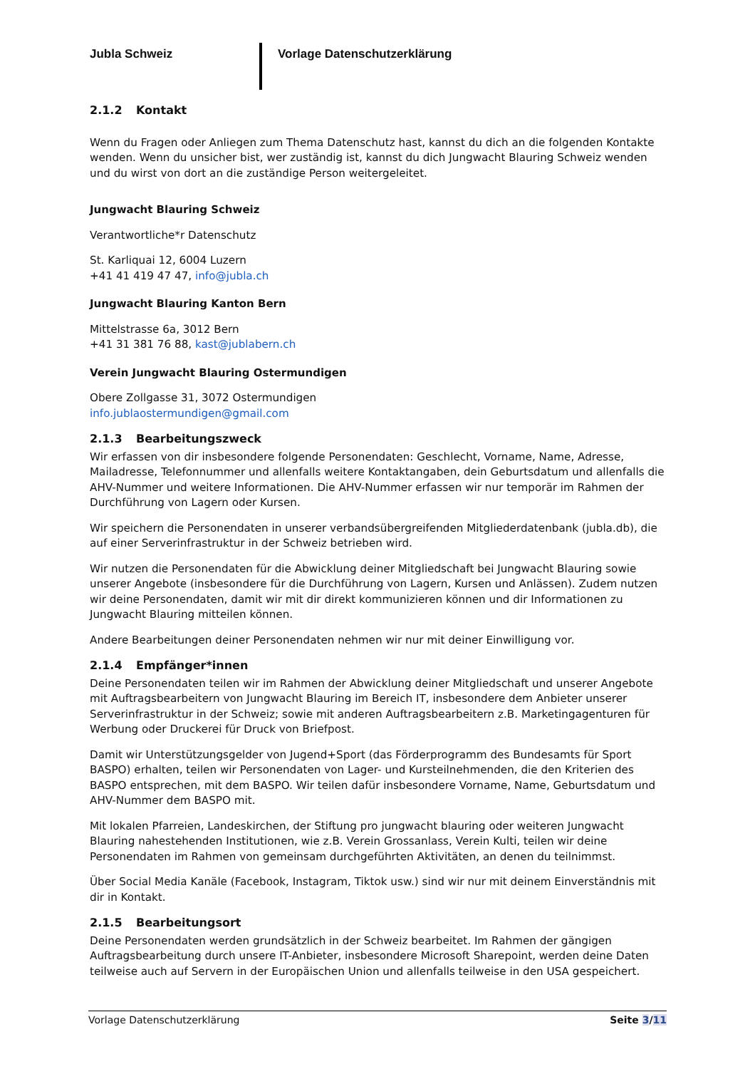Jubla Schweiz Vorlage Datenschutzerklärung
2.1.2 Kontakt
Wenn du Fragen oder Anliegen zum Thema Datenschutz hast, kannst du dich an die folgenden Kontakte wenden. Wenn du unsicher bist, wer zuständig ist, kannst du dich Jungwacht Blauring Schweiz wenden und du wirst von dort an die zuständige Person weitergeleitet.
Jungwacht Blauring Schweiz
Verantwortliche*r Datenschutz
St. Karliquai 12, 6004 Luzern
+41 41 419 47 47, info@jubla.ch
Jungwacht Blauring Kanton Bern
Mittelstrasse 6a, 3012 Bern
+41 31 381 76 88, kast@jublabern.ch
Verein Jungwacht Blauring Ostermundigen
Obere Zollgasse 31, 3072 Ostermundigen
info.jublaostermundigen@gmail.com
2.1.3 Bearbeitungszweck
Wir erfassen von dir insbesondere folgende Personendaten: Geschlecht, Vorname, Name, Adresse, Mailadresse, Telefonnummer und allenfalls weitere Kontaktangaben, dein Geburtsdatum und allenfalls die AHV-Nummer und weitere Informationen. Die AHV-Nummer erfassen wir nur temporär im Rahmen der Durchführung von Lagern oder Kursen.
Wir speichern die Personendaten in unserer verbandsübergreifenden Mitgliederdatenbank (jubla.db), die auf einer Serverinfrastruktur in der Schweiz betrieben wird.
Wir nutzen die Personendaten für die Abwicklung deiner Mitgliedschaft bei Jungwacht Blauring sowie unserer Angebote (insbesondere für die Durchführung von Lagern, Kursen und Anlässen). Zudem nutzen wir deine Personendaten, damit wir mit dir direkt kommunizieren können und dir Informationen zu Jungwacht Blauring mitteilen können.
Andere Bearbeitungen deiner Personendaten nehmen wir nur mit deiner Einwilligung vor.
2.1.4 Empfänger*innen
Deine Personendaten teilen wir im Rahmen der Abwicklung deiner Mitgliedschaft und unserer Angebote mit Auftragsbearbeitern von Jungwacht Blauring im Bereich IT, insbesondere dem Anbieter unserer Serverinfrastruktur in der Schweiz; sowie mit anderen Auftragsbearbeitern z.B. Marketingagenturen für Werbung oder Druckerei für Druck von Briefpost.
Damit wir Unterstützungsgelder von Jugend+Sport (das Förderprogramm des Bundesamts für Sport BASPO) erhalten, teilen wir Personendaten von Lager- und Kursteilnehmenden, die den Kriterien des BASPO entsprechen, mit dem BASPO. Wir teilen dafür insbesondere Vorname, Name, Geburtsdatum und AHV-Nummer dem BASPO mit.
Mit lokalen Pfarreien, Landeskirchen, der Stiftung pro jungwacht blauring oder weiteren Jungwacht Blauring nahestehenden Institutionen, wie z.B. Verein Grossanlass, Verein Kulti, teilen wir deine Personendaten im Rahmen von gemeinsam durchgeführten Aktivitäten, an denen du teilnimmst.
Über Social Media Kanäle (Facebook, Instagram, Tiktok usw.) sind wir nur mit deinem Einverständnis mit dir in Kontakt.
2.1.5 Bearbeitungsort
Deine Personendaten werden grundsätzlich in der Schweiz bearbeitet. Im Rahmen der gängigen Auftragsbearbeitung durch unsere IT-Anbieter, insbesondere Microsoft Sharepoint, werden deine Daten teilweise auch auf Servern in der Europäischen Union und allenfalls teilweise in den USA gespeichert.
Vorlage Datenschutzerklärung Seite 3/11